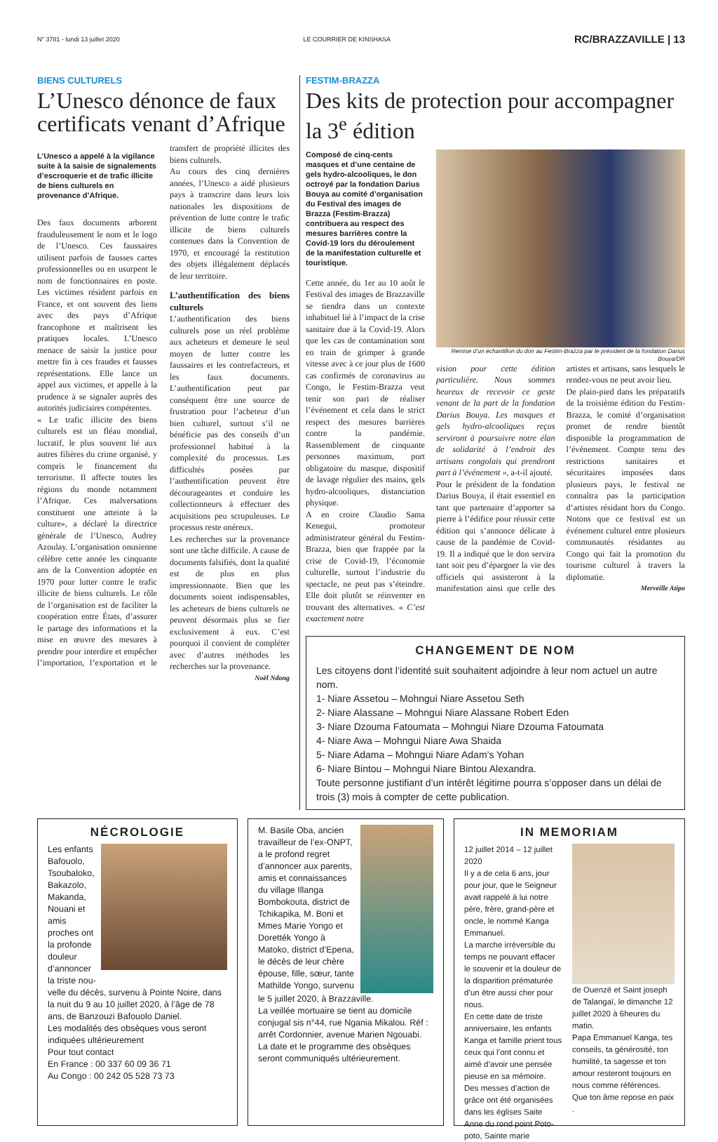N° 3781 - lundi 13 juillet 2020 LE COURRIER DE KINSHASA RC/BRAZZAVILLE | 13
BIENS CULTURELS
L’Unesco dénonce de faux certificats venant d’Afrique
L’Unesco a appelé à la vigilance suite à la saisie de signalements d’escroquerie et de trafic illicite de biens culturels en provenance d’Afrique.
Des faux documents arborent frauduleusement le nom et le logo de l’Unesco. Ces faussaires utilisent parfois de fausses cartes professionnelles ou en usurpent le nom de fonctionnaires en poste. Les victimes résident parfois en France, et ont souvent des liens avec des pays d’Afrique francophone et maîtrisent les pratiques locales. L’Unesco menace de saisir la justice pour mettre fin à ces fraudes et fausses représentations. Elle lance un appel aux victimes, et appelle à la prudence à se signaler auprès des autorités judiciaires compétentes.
« Le trafic illicite des biens culturels est un fléau mondial, lucratif, le plus souvent lié aux autres filières du crime organisé, y compris le financement du terrorisme. Il affecte toutes les régions du monde notamment l’Afrique. Ces malversations constituent une atteinte à la culture», a déclaré la directrice générale de l’Unesco, Audrey Azoulay. L’organisation onusienne célèbre cette année les cinquante ans de la Convention adoptée en 1970 pour lutter contre le trafic illicite de biens culturels. Le rôle de l’organisation est de faciliter la coopération entre États, d’assurer le partage des informations et la mise en œuvre des mesures à prendre pour interdire et empêcher l’importation, l’exportation et le transfert de propriété illicites des biens culturels.
Au cours des cinq dernières années, l’Unesco a aidé plusieurs pays à transcrire dans leurs lois nationales les dispositions de prévention de lutte contre le trafic illicite de biens culturels contenues dans la Convention de 1970, et encouragé la restitution des objets illégalement déplacés de leur territoire.
L’authentification des biens culturels
L’authentification des biens culturels pose un réel problème aux acheteurs et demeure le seul moyen de lutter contre les faussaires et les contrefacteurs, et les faux documents. L’authentification peut par conséquent être une source de frustration pour l’acheteur d’un bien culturel, surtout s’il ne bénéficie pas des conseils d’un professionnel habitué à la complexité du processus. Les difficultés posées par l’authentification peuvent être décourageantes et conduire les collectionneurs à effectuer des acquisitions peu scrupuleuses. Le processus reste onéreux.
Les recherches sur la provenance sont une tâche difficile. A cause de documents falsifiés, dont la qualité est de plus en plus impressionnante. Bien que les documents soient indispensables, les acheteurs de biens culturels ne peuvent désormais plus se fier exclusivement à eux. C’est pourquoi il convient de compléter avec d’autres méthodes les recherches sur la provenance.
Noël Ndong
FESTIM-BRAZZA
Des kits de protection pour accompagner la 3<sup>e</sup> édition
Composé de cinq-cents masques et d’une centaine de gels hydro-alcooliques, le don octroyé par la fondation Darius Bouya au comité d’organisation du Festival des images de Brazza (Festim-Brazza) contribuera au respect des mesures barrières contre la Covid-19 lors du déroulement de la manifestation culturelle et touristique.
Cette année, du 1er au 10 août le Festival des images de Brazzaville se tiendra dans un contexte inhabituel lié à l’impact de la crise sanitaire due à la Covid-19. Alors que les cas de contamination sont en train de grimper à grande vitesse avec à ce jour plus de 1600 cas confirmés de coronavirus au Congo, le Festim-Brazza veut tenir son pari de réaliser l’événement et cela dans le strict respect des mesures barrières contre la pandémie. Rassemblement de cinquante personnes maximum, port obligatoire du masque, dispositif de lavage régulier des mains, gels hydro-alcooliques, distanciation physique.
A en croire Claudio Sama Kenegui, promoteur administrateur général du Festim-Brazza, bien que frappée par la crise de Covid-19, l’économie culturelle, surtout l’industrie du spectacle, ne peut pas s’éteindre. Elle doit plutôt se réinventer en trouvant des alternatives. « C’est exactement notre
Remise d’un échantillon du don au Festim-Brazza par le président de la fondation Darius Bouya/DR
vision pour cette édition particulière. Nous sommes heureux de recevoir ce geste venant de la part de la fondation Darius Bouya. Les masques et gels hydro-alcooliques reçus serviront à poursuivre notre élan de solidarité à l’endroit des artisans congolais qui prendront part à l’événement », a-t-il ajouté.
Pour le président de la fondation Darius Bouya, il était essentiel en tant que partenaire d’apporter sa pierre à l’édifice pour réussir cette édition qui s’annonce délicate à cause de la pandémie de Covid-19. Il a indiqué que le don servira tant soit peu d’épargner la vie des officiels qui assisteront à la manifestation ainsi que celle des artistes et artisans, sans lesquels le rendez-vous ne peut avoir lieu.
De plain-pied dans les préparatifs de la troisième édition du Festim-Brazza, le comité d’organisation promet de rendre bientôt disponible la programmation de l’événement. Compte tenu des restrictions sanitaires et sécuritaires imposées dans plusieurs pays, le festival ne connaîtra pas la participation d’artistes résidant hors du Congo. Notons que ce festival est un événement culturel entre plusieurs communautés résidantes au Congo qui fait la promotion du tourisme culturel à travers la diplomatie.
Merveille Atipo
CHANGEMENT DE NOM
Les citoyens dont l’identité suit souhaitent adjoindre à leur nom actuel un autre nom.
1- Niare Assetou – Mohngui Niare Assetou Seth
2- Niare Alassane – Mohngui Niare Alassane Robert Eden
3- Niare Dzouma Fatoumata – Mohngui Niare Dzouma Fatoumata
4- Niare Awa – Mohngui Niare Awa Shaida
5- Niare Adama – Mohngui Niare Adam’s Yohan
6- Niare Bintou – Mohngui Niare Bintou Alexandra.
Toute personne justifiant d’un intérêt légitime pourra s’opposer dans un délai de trois (3) mois à compter de cette publication.
NÉCROLOGIE
Les enfants Bafouolo, Tsoubaloko, Bakazolo, Makanda, Nouani et amis proches ont la profonde douleur d’annoncer la triste nou-
velle du décès, survenu à Pointe Noire, dans la nuit du 9 au 10 juillet 2020, à l’âge de 78 ans, de Banzouzi Bafouolo Daniel.
Les modalités des obsèques vous seront indiquées ultérieurement
Pour tout contact
En France : 00 337 60 09 36 71
Au Congo : 00 242 05 528 73 73
M. Basile Oba, ancien travailleur de l’ex-ONPT, a le profond regret d’annoncer aux parents, amis et connaissances du village Illanga Bombokouta, district de Tchikapika, M. Boni et Mmes Marie Yongo et Dorették Yongo à Matoko, district d’Epena, le décès de leur chère épouse, fille, sœur, tante Mathilde Yongo, survenu
le 5 juillet 2020, à Brazzaville.
La veillée mortuaire se tient au domicile conjugal sis n°44, rue Ngania Mikalou. Réf : arrêt Cordonnier, avenue Marien Ngouabi. La date et le programme des obsèques seront communiqués ultérieurement.
IN MEMORIAM
12 juillet 2014 – 12 juillet 2020
Il y a de cela 6 ans, jour pour jour, que le Seigneur avait rappelé à lui notre père, frère, grand-père et oncle, le nommé Kanga Emmanuel.
La marche irréversible du temps ne pouvant effacer le souvenir et la douleur de la disparition prématurée d’un être aussi cher pour nous.
En cette date de triste anniversaire, les enfants Kanga et famille prient tous ceux qui l’ont connu et aimé d’avoir une pensée pieuse en sa mémoire.
Des messes d’action de grâce ont été organisées dans les églises Saite Anne du rond point Poto-poto, Sainte marie
de Ouenzé et Saint joseph de Talangaï, le dimanche 12 juillet 2020 à 6heures du matin.
Papa Emmanuel Kanga, tes conseils, ta générosité, ton humilité, ta sagesse et ton amour resteront toujours en nous comme références.
Que ton âme repose en paix .